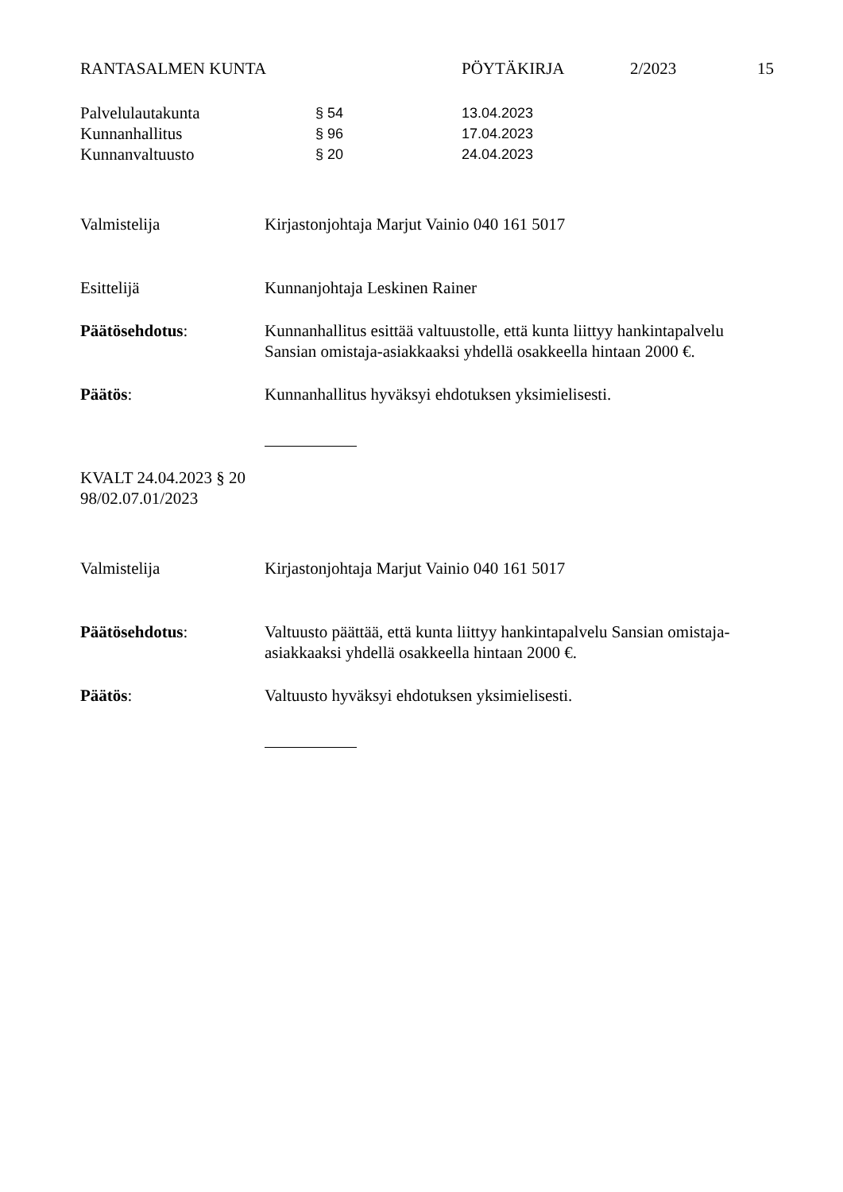RANTASALMEN KUNTA PÖYTÄKIRJA 2/2023 15
Palvelulautakunta § 54 13.04.2023
Kunnanhallitus § 96 17.04.2023
Kunnanvaltuusto § 20 24.04.2023
Valmistelija Kirjastonjohtaja Marjut Vainio 040 161 5017
Esittelijä Kunnanjohtaja Leskinen Rainer
Päätösehdotus: Kunnanhallitus esittää valtuustolle, että kunta liittyy hankintapalvelu Sansian omistaja-asiakkaaksi yhdellä osakkeella hintaan 2000 €.
Päätös: Kunnanhallitus hyväksyi ehdotuksen yksimielisesti.
KVALT 24.04.2023 § 20
98/02.07.01/2023
Valmistelija Kirjastonjohtaja Marjut Vainio 040 161 5017
Päätösehdotus: Valtuusto päättää, että kunta liittyy hankintapalvelu Sansian omistaja-asiakkaaksi yhdellä osakkeella hintaan 2000 €.
Päätös: Valtuusto hyväksyi ehdotuksen yksimielisesti.